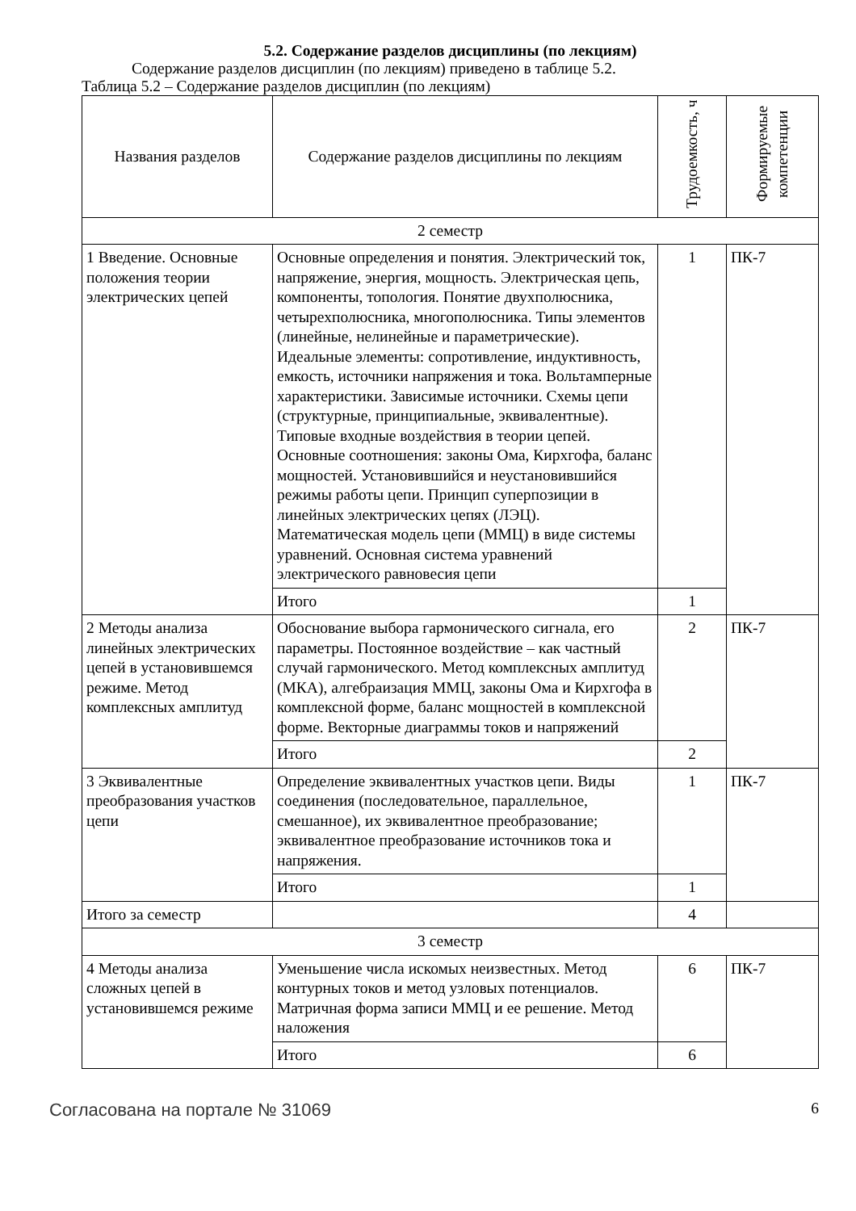5.2. Содержание разделов дисциплины (по лекциям)
Содержание разделов дисциплин (по лекциям) приведено в таблице 5.2.
Таблица 5.2 – Содержание разделов дисциплин (по лекциям)
| Названия разделов | Содержание разделов дисциплины по лекциям | Трудоемкость, ч | Формируемые компетенции |
| --- | --- | --- | --- |
| 2 семестр | | | |
| 1 Введение. Основные положения теории электрических цепей | Основные определения и понятия. Электрический ток, напряжение, энергия, мощность. Электрическая цепь, компоненты, топология. Понятие двухполюсника, четырехполюсника, многополюсника. Типы элементов (линейные, нелинейные и параметрические). Идеальные элементы: сопротивление, индуктивность, емкость, источники напряжения и тока. Вольтамперные характеристики. Зависимые источники. Схемы цепи (структурные, принципиальные, эквивалентные). Типовые входные воздействия в теории цепей. Основные соотношения: законы Ома, Кирхгофа, баланс мощностей. Установившийся и неустановившийся режимы работы цепи. Принцип суперпозиции в линейных электрических цепях (ЛЭЦ). Математическая модель цепи (ММЦ) в виде системы уравнений. Основная система уравнений электрического равновесия цепи | 1 | ПК-7 |
| | Итого | 1 | |
| 2 Методы анализа линейных электрических цепей в установившемся режиме. Метод комплексных амплитуд | Обоснование выбора гармонического сигнала, его параметры. Постоянное воздействие – как частный случай гармонического. Метод комплексных амплитуд (МКА), алгебраизация ММЦ, законы Ома и Кирхгофа в комплексной форме, баланс мощностей в комплексной форме. Векторные диаграммы токов и напряжений | 2 | ПК-7 |
| | Итого | 2 | |
| 3 Эквивалентные преобразования участков цепи | Определение эквивалентных участков цепи. Виды соединения (последовательное, параллельное, смешанное), их эквивалентное преобразование; эквивалентное преобразование источников тока и напряжения. | 1 | ПК-7 |
| | Итого | 1 | |
| Итого за семестр | | 4 | |
| 3 семестр | | | |
| 4 Методы анализа сложных цепей в установившемся режиме | Уменьшение числа искомых неизвестных. Метод контурных токов и метод узловых потенциалов. Матричная форма записи ММЦ и ее решение. Метод наложения | 6 | ПК-7 |
| | Итого | 6 | |
Согласована на портале № 31069 6